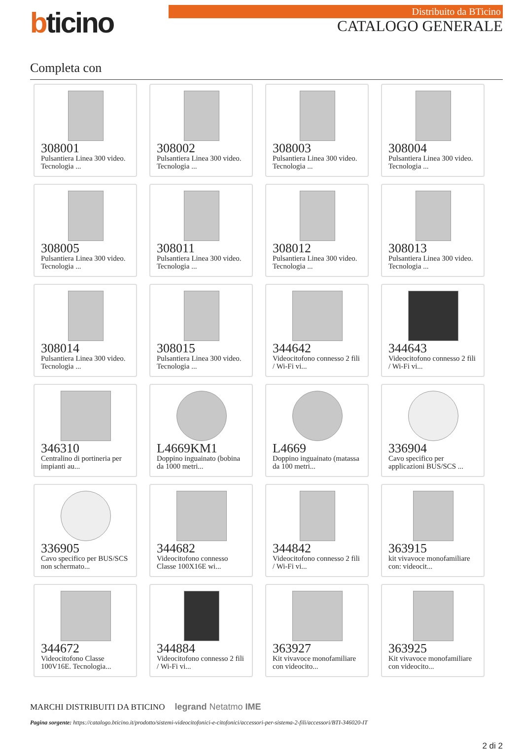bticino
Distribuito da BTicino
CATALOGO GENERALE
Completa con
308001
Pulsantiera Linea 300 video. Tecnologia ...
308002
Pulsantiera Linea 300 video. Tecnologia ...
308003
Pulsantiera Linea 300 video. Tecnologia ...
308004
Pulsantiera Linea 300 video. Tecnologia ...
308005
Pulsantiera Linea 300 video. Tecnologia ...
308011
Pulsantiera Linea 300 video. Tecnologia ...
308012
Pulsantiera Linea 300 video. Tecnologia ...
308013
Pulsantiera Linea 300 video. Tecnologia ...
308014
Pulsantiera Linea 300 video. Tecnologia ...
308015
Pulsantiera Linea 300 video. Tecnologia ...
344642
Videocitofono connesso 2 fili / Wi-Fi vi...
344643
Videocitofono connesso 2 fili / Wi-Fi vi...
346310
Centralino di portineria per impianti au...
L4669KM1
Doppino inguainato (bobina da 1000 metri...
L4669
Doppino inguainato (matassa da 100 metri...
336904
Cavo specifico per applicazioni BUS/SCS ...
336905
Cavo specifico per BUS/SCS non schermato...
344682
Videocitofono connesso Classe 100X16E wi...
344842
Videocitofono connesso 2 fili / Wi-Fi vi...
363915
kit vivavoce monofamiliare con: videocit...
344672
Videocitofono Classe 100V16E. Tecnologia...
344884
Videocitofono connesso 2 fili / Wi-Fi vi...
363927
Kit vivavoce monofamiliare con videocito...
363925
Kit vivavoce monofamiliare con videocito...
MARCHI DISTRIBUITI DA BTICINO legrand Netatmo IME
Pagina sorgente: https://catalogo.bticino.it/prodotto/sistemi-videocitofonici-e-citofonici/accessori-per-sistema-2-fili/accessori/BTI-346020-IT
2 di 2